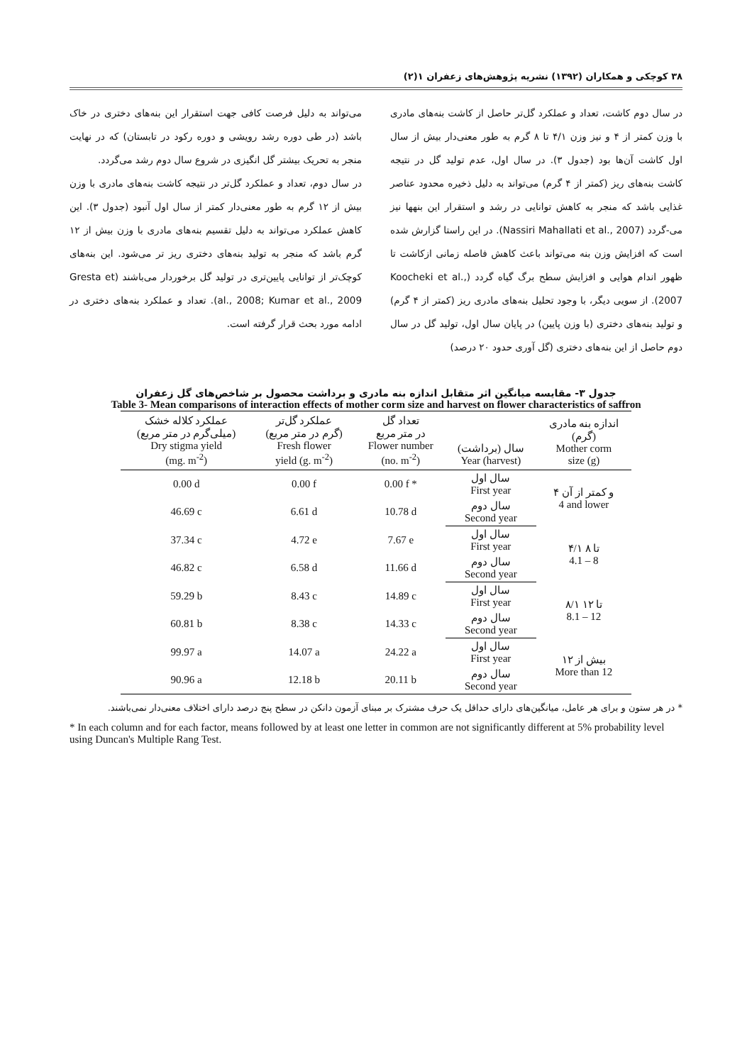۳۸ کوچکی و همکاران (۱۳۹۲) نشریه پژوهش‌های زعفران ۱(۲)
در سال دوم کاشت، تعداد و عملکرد گل‌تر حاصل از کاشت بنه‌های مادری با وزن کمتر از ۴ و نیز وزن ۴/۱ تا ۸ گرم به طور معنی‌دار بیش از سال اول کاشت آن‌ها بود (جدول ۳). در سال اول، عدم تولید گل در نتیجه کاشت بنه‌های ریز (کمتر از ۴ گرم) می‌تواند به دلیل ذخیره محدود عناصر غذایی باشد که منجر به کاهش توانایی در رشد و استقرار این بنهها نیز می-گردد (Nassiri Mahallati et al., 2007). در این راستا گزارش شده است که افزایش وزن بنه می‌تواند باعث کاهش فاصله زمانی ازکاشت تا ظهور اندام هوایی و افزایش سطح برگ گیاه گردد (Koocheki et al., 2007). از سویی دیگر، با وجود تحلیل بنه‌های مادری ریز (کمتر از ۴ گرم) و تولید بنه‌های دختری (با وزن پایین) در پایان سال اول، تولید گل در سال دوم حاصل از این بنه‌های دختری (گل آوری حدود ۲۰ درصد)
می‌تواند به دلیل فرصت کافی جهت استقرار این بنه‌های دختری در خاک باشد (در طی دوره رشد رویشی و دوره رکود در تابستان) که در نهایت منجر به تحریک بیشتر گل انگیزی در شروع سال دوم رشد می‌گردد.
در سال دوم، تعداد و عملکرد گل‌تر در نتیجه کاشت بنه‌های مادری با وزن بیش از ۱۲ گرم به طور معنی‌دار کمتر از سال اول آنبود (جدول ۳). این کاهش عملکرد می‌تواند به دلیل تقسیم بنه‌های مادری با وزن بیش از ۱۲ گرم باشد که منجر به تولید بنه‌های دختری ریز تر می‌شود. این بنه‌های کوچک‌تر از توانایی پایین‌تری در تولید گل برخوردار می‌باشند (Gresta et al., 2008; Kumar et al., 2009). تعداد و عملکرد بنه‌های دختری در ادامه مورد بحث قرار گرفته است.
جدول ۳- مقایسه میانگین اثر متقابل اندازه بنه مادری و برداشت محصول بر شاخص‌های گل زعفران
Table 3- Mean comparisons of interaction effects of mother corm size and harvest on flower characteristics of saffron
| عملکرد کلاله خشک (میلی‌گرم در متر مربع) Dry stigma yield (mg. m<sup>-2</sup>) | عملکرد گل‌تر (گرم در متر مربع) Fresh flower yield (g. m<sup>-2</sup>) | تعداد گل در متر مربع Flower number (no. m<sup>-2</sup>) | سال (برداشت) Year (harvest) | اندازه بنه مادری (گرم) Mother corm size (g) |
| --- | --- | --- | --- | --- |
| 0.00 d | 0.00 f | 0.00 f * | سال اول First year | ۴ و کمتر از آن 4 and lower |
| 46.69 c | 6.61 d | 10.78 d | سال دوم Second year | |
| 37.34 c | 4.72 e | 7.67 e | سال اول First year | ۴/۱ تا ۸ 4.1 – 8 |
| 46.82 c | 6.58 d | 11.66 d | سال دوم Second year | |
| 59.29 b | 8.43 c | 14.89 c | سال اول First year | ۸/۱ تا ۱۲ 8.1 – 12 |
| 60.81 b | 8.38 c | 14.33 c | سال دوم Second year | |
| 99.97 a | 14.07 a | 24.22 a | سال اول First year | بیش از ۱۲ More than 12 |
| 90.96 a | 12.18 b | 20.11 b | سال دوم Second year | |
* در هر ستون و برای هر عامل، میانگین‌های دارای حداقل یک حرف مشترک بر مبنای آزمون دانکن در سطح پنج درصد دارای اختلاف معنی‌دار نمی‌باشند.
* In each column and for each factor, means followed by at least one letter in common are not significantly different at 5% probability level using Duncan's Multiple Rang Test.